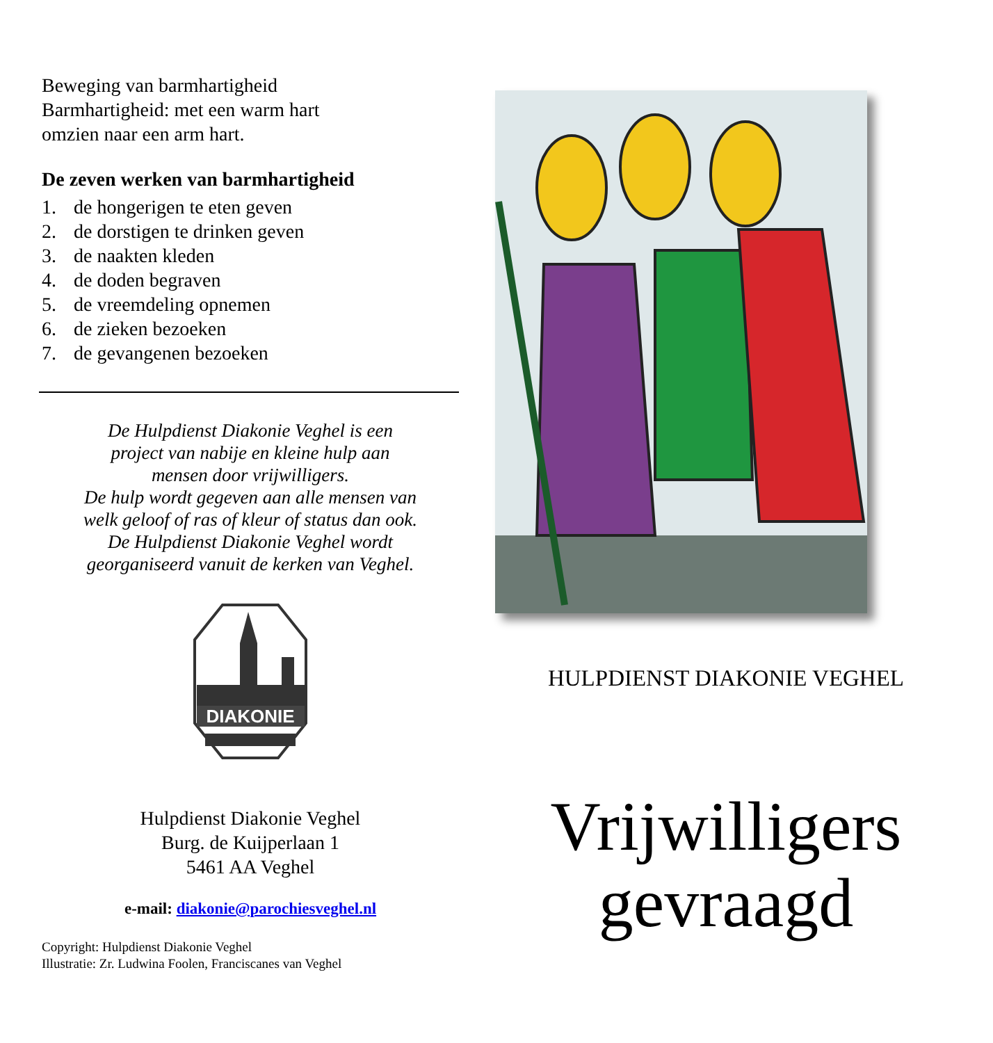Beweging van barmhartigheid
Barmhartigheid: met een warm hart
omzien naar een arm hart.
De zeven werken van barmhartigheid
1. de hongerigen te eten geven
2. de dorstigen te drinken geven
3. de naakten kleden
4. de doden begraven
5. de vreemdeling opnemen
6. de zieken bezoeken
7. de gevangenen bezoeken
De Hulpdienst Diakonie Veghel is een
project van nabije en kleine hulp aan
mensen door vrijwilligers.
De hulp wordt gegeven aan alle mensen van
welk geloof of ras of kleur of status dan ook.
De Hulpdienst Diakonie Veghel wordt
georganiseerd vanuit de kerken van Veghel.
DIAKONIE
Hulpdienst Diakonie Veghel
Burg. de Kuijperlaan 1
5461 AA Veghel
e-mail: diakonie@parochiesveghel.nl
Copyright: Hulpdienst Diakonie Veghel
Illustratie: Zr. Ludwina Foolen, Franciscanes van Veghel
HULPDIENST DIAKONIE VEGHEL
Vrijwilligers
gevraagd